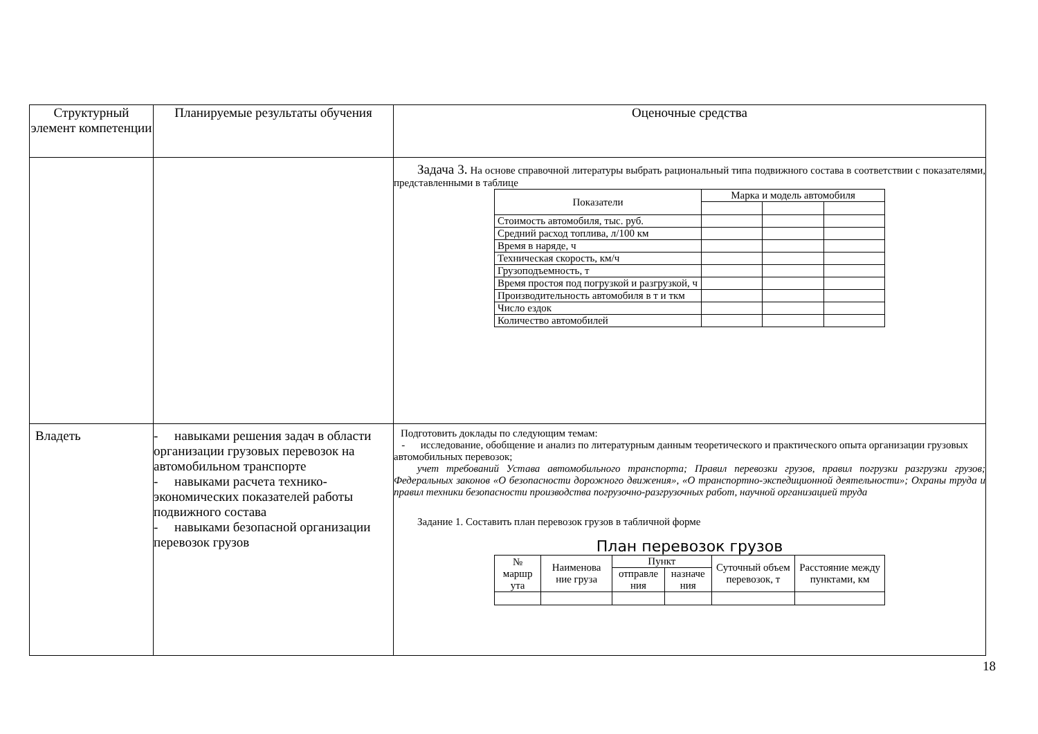| Структурный элемент компетенции | Планируемые результаты обучения | Оценочные средства |
| --- | --- | --- |
| | | Задача 3. На основе справочной литературы выбрать рациональный типа подвижного состава в соответствии с показателями, представленными в таблице / Показатели / Марка и модель автомобиля / / / / --- / --- / --- / --- / / Стоимость автомобиля, тыс. руб. / / / / / Средний расход топлива, л/100 км / / / / / Время в наряде, ч / / / / / Техническая скорость, км/ч / / / / / Грузоподъемность, т / / / / / Время простоя под погрузкой и разгрузкой, ч / / / / / Производительность автомобиля в т и ткм / / / / / Число ездок / / / / / Количество автомобилей / / / / |
| Владеть | - навыками решения задач в области организации грузовых перевозок на автомобильном транспорте - навыками расчета технико-экономических показателей работы подвижного состава - навыками безопасной организации перевозок грузов | Подготовить доклады по следующим темам: - исследование, обобщение и анализ по литературным данным теоретического и практического опыта организации грузовых автомобильных перевозок; учет требований Устава автомобильного транспорта; Правил перевозки грузов, правил погрузки разгрузки грузов; Федеральных законов «О безопасности дорожного движения», «О транспортно-экспедиционной деятельности»; Охраны труда и правил техники безопасности производства погрузочно-разгрузочных работ, научной организацией труда Задание 1. Составить план перевозок грузов в табличной форме План перевозок грузов / № маршр ута / Наименова ние груза / Пункт / / Суточный объем перевозок, т / Расстояние между пунктами, км / / --- / --- / --- / --- / --- / --- / / / / отправле ния / назначе ния / / / |
18